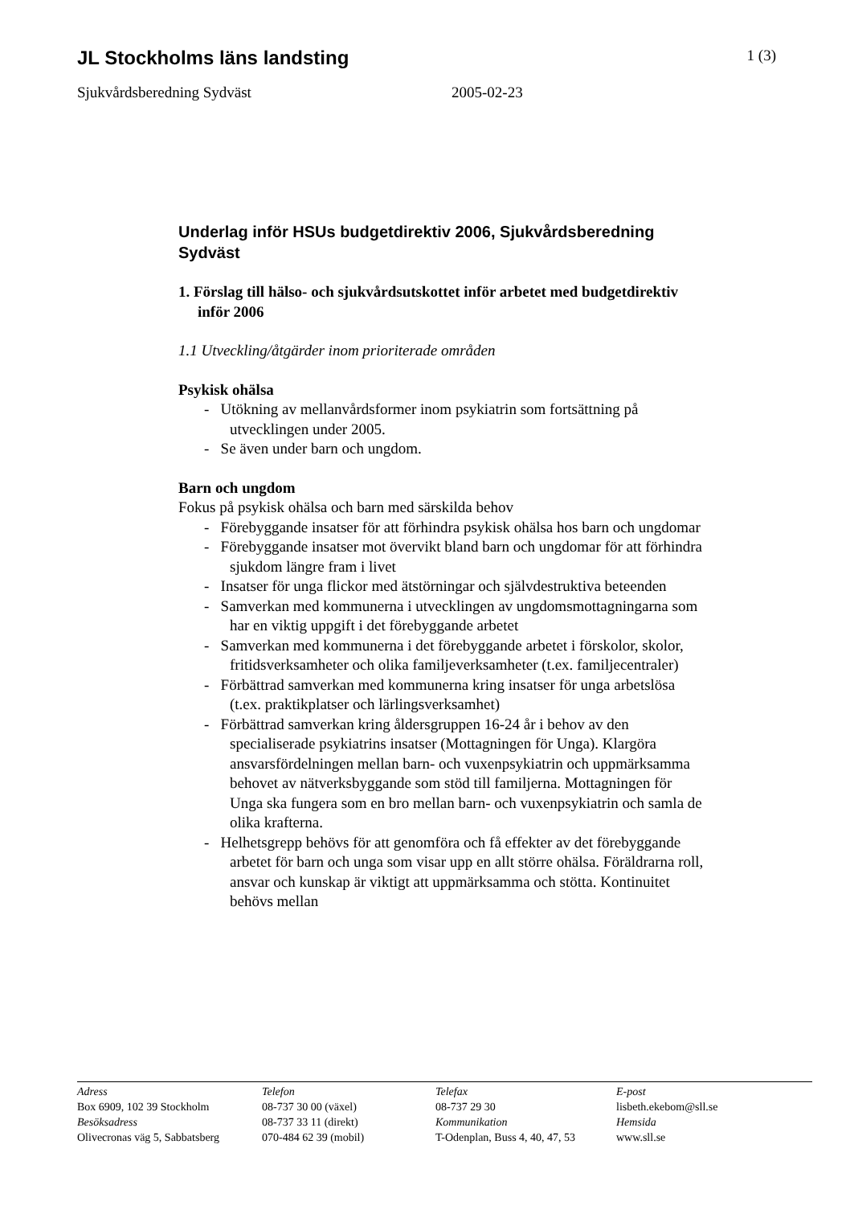JL Stockholms läns landsting
1 (3)
Sjukvårdsberedning Sydväst 2005-02-23
Underlag inför HSUs budgetdirektiv 2006, Sjukvårdsberedning Sydväst
1. Förslag till hälso- och sjukvårdsutskottet inför arbetet med budgetdirektiv inför 2006
1.1 Utveckling/åtgärder inom prioriterade områden
Psykisk ohälsa
- Utökning av mellanvårdsformer inom psykiatrin som fortsättning på utvecklingen under 2005.
- Se även under barn och ungdom.
Barn och ungdom
Fokus på psykisk ohälsa och barn med särskilda behov
- Förebyggande insatser för att förhindra psykisk ohälsa hos barn och ungdomar
- Förebyggande insatser mot övervikt bland barn och ungdomar för att förhindra sjukdom längre fram i livet
- Insatser för unga flickor med ätstörningar och självdestruktiva beteenden
- Samverkan med kommunerna i utvecklingen av ungdomsmottagningarna som har en viktig uppgift i det förebyggande arbetet
- Samverkan med kommunerna i det förebyggande arbetet i förskolor, skolor, fritidsverksamheter och olika familjeverksamheter (t.ex. familjecentraler)
- Förbättrad samverkan med kommunerna kring insatser för unga arbetslösa (t.ex. praktikplatser och lärlingsverksamhet)
- Förbättrad samverkan kring åldersgruppen 16-24 år i behov av den specialiserade psykiatrins insatser (Mottagningen för Unga). Klargöra ansvarsfördelningen mellan barn- och vuxenpsykiatrin och uppmärksamma behovet av nätverksbyggande som stöd till familjerna. Mottagningen för Unga ska fungera som en bro mellan barn- och vuxenpsykiatrin och samla de olika krafterna.
- Helhetsgrepp behövs för att genomföra och få effekter av det förebyggande arbetet för barn och unga som visar upp en allt större ohälsa. Föräldrarna roll, ansvar och kunskap är viktigt att uppmärksamma och stötta. Kontinuitet behövs mellan
Adress
Box 6909, 102 39 Stockholm
Besöksadress
Olivecronas väg 5, Sabbatsberg
Telefon
08-737 30 00 (växel)
08-737 33 11 (direkt)
070-484 62 39 (mobil)
Telefax
08-737 29 30
Kommunikation
T-Odenplan, Buss 4, 40, 47, 53
E-post
lisbeth.ekebom@sll.se
Hemsida
www.sll.se